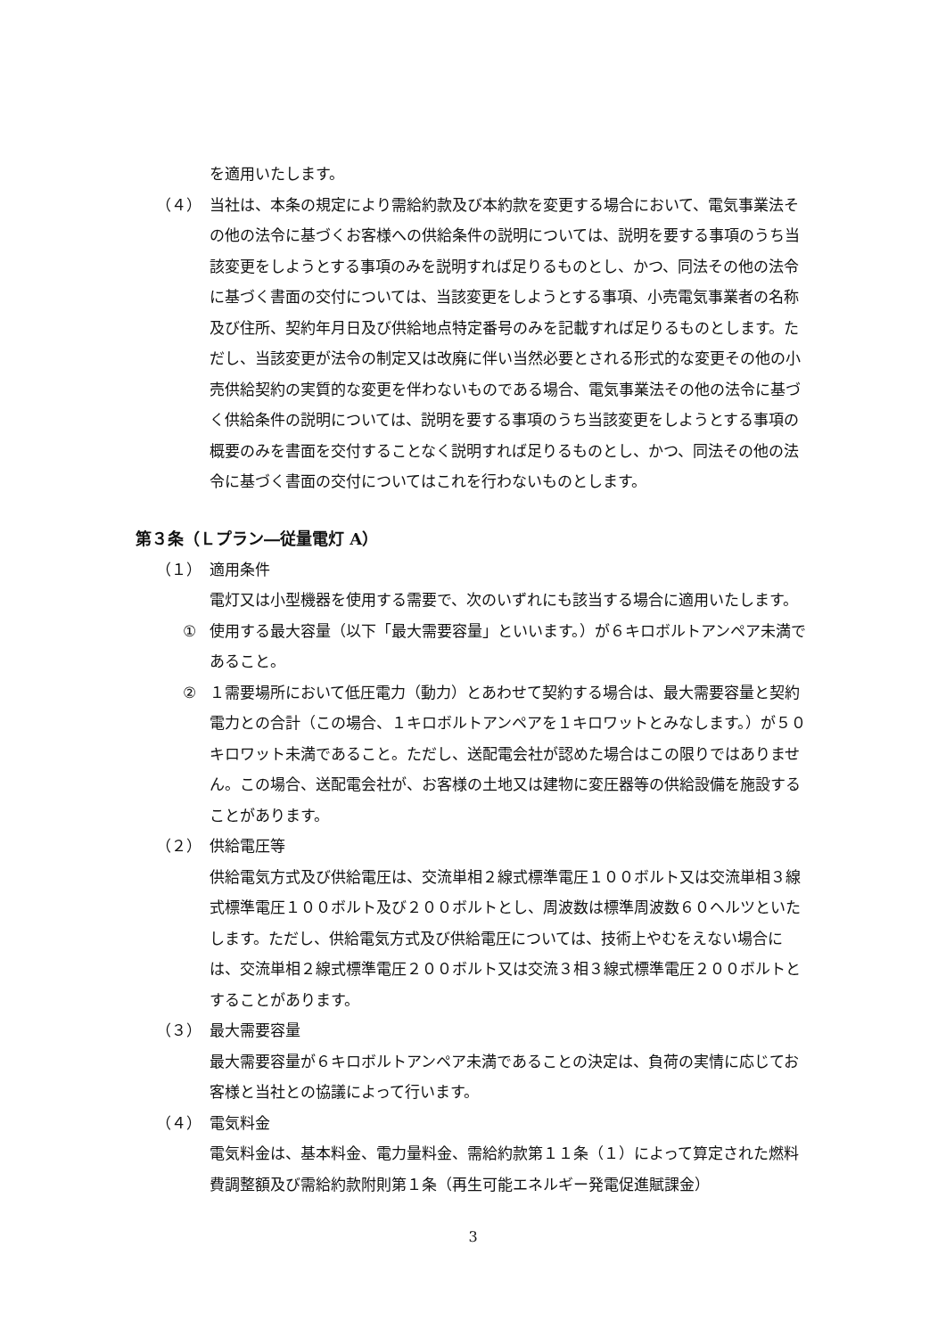を適用いたします。
（４） 当社は、本条の規定により需給約款及び本約款を変更する場合において、電気事業法その他の法令に基づくお客様への供給条件の説明については、説明を要する事項のうち当該変更をしようとする事項のみを説明すれば足りるものとし、かつ、同法その他の法令に基づく書面の交付については、当該変更をしようとする事項、小売電気事業者の名称及び住所、契約年月日及び供給地点特定番号のみを記載すれば足りるものとします。ただし、当該変更が法令の制定又は改廃に伴い当然必要とされる形式的な変更その他の小売供給契約の実質的な変更を伴わないものである場合、電気事業法その他の法令に基づく供給条件の説明については、説明を要する事項のうち当該変更をしようとする事項の概要のみを書面を交付することなく説明すれば足りるものとし、かつ、同法その他の法令に基づく書面の交付についてはこれを行わないものとします。
第３条（Ｌプラン―従量電灯 A）
（１） 適用条件
電灯又は小型機器を使用する需要で、次のいずれにも該当する場合に適用いたします。
① 使用する最大容量（以下「最大需要容量」といいます。）が６キロボルトアンペア未満であること。
② １需要場所において低圧電力（動力）とあわせて契約する場合は、最大需要容量と契約電力との合計（この場合、１キロボルトアンペアを１キロワットとみなします。）が５０キロワット未満であること。ただし、送配電会社が認めた場合はこの限りではありません。この場合、送配電会社が、お客様の土地又は建物に変圧器等の供給設備を施設することがあります。
（２） 供給電圧等
供給電気方式及び供給電圧は、交流単相２線式標準電圧１００ボルト又は交流単相３線式標準電圧１００ボルト及び２００ボルトとし、周波数は標準周波数６０ヘルツといたします。ただし、供給電気方式及び供給電圧については、技術上やむをえない場合には、交流単相２線式標準電圧２００ボルト又は交流３相３線式標準電圧２００ボルトとすることがあります。
（３） 最大需要容量
最大需要容量が６キロボルトアンペア未満であることの決定は、負荷の実情に応じてお客様と当社との協議によって行います。
（４） 電気料金
電気料金は、基本料金、電力量料金、需給約款第１１条（１）によって算定された燃料費調整額及び需給約款附則第１条（再生可能エネルギー発電促進賦課金）
3